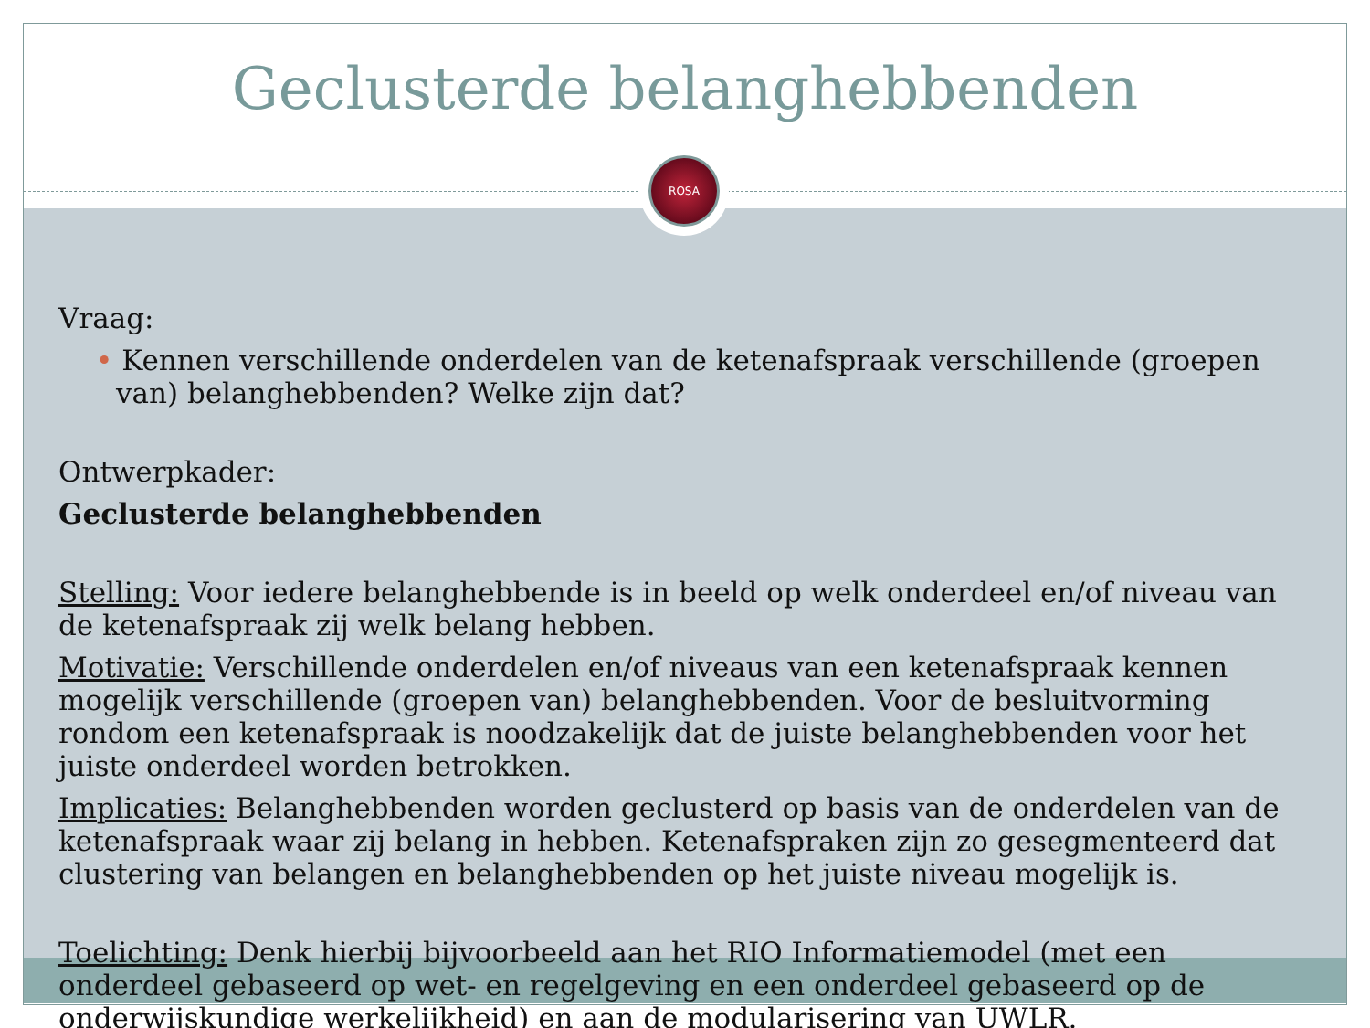ROSA
Geclusterde belanghebbenden
Vraag:
• Kennen verschillende onderdelen van de ketenafspraak verschillende (groepen van) belanghebbenden? Welke zijn dat?
Ontwerpkader:
Geclusterde belanghebbenden
Stelling: Voor iedere belanghebbende is in beeld op welk onderdeel en/of niveau van de ketenafspraak zij welk belang hebben.
Motivatie: Verschillende onderdelen en/of niveaus van een ketenafspraak kennen mogelijk verschillende (groepen van) belanghebbenden. Voor de besluitvorming rondom een ketenafspraak is noodzakelijk dat de juiste belanghebbenden voor het juiste onderdeel worden betrokken.
Implicaties: Belanghebbenden worden geclusterd op basis van de onderdelen van de ketenafspraak waar zij belang in hebben. Ketenafspraken zijn zo gesegmenteerd dat clustering van belangen en belanghebbenden op het juiste niveau mogelijk is.
Toelichting: Denk hierbij bijvoorbeeld aan het RIO Informatiemodel (met een onderdeel gebaseerd op wet- en regelgeving en een onderdeel gebaseerd op de onderwijskundige werkelijkheid) en aan de modularisering van UWLR.